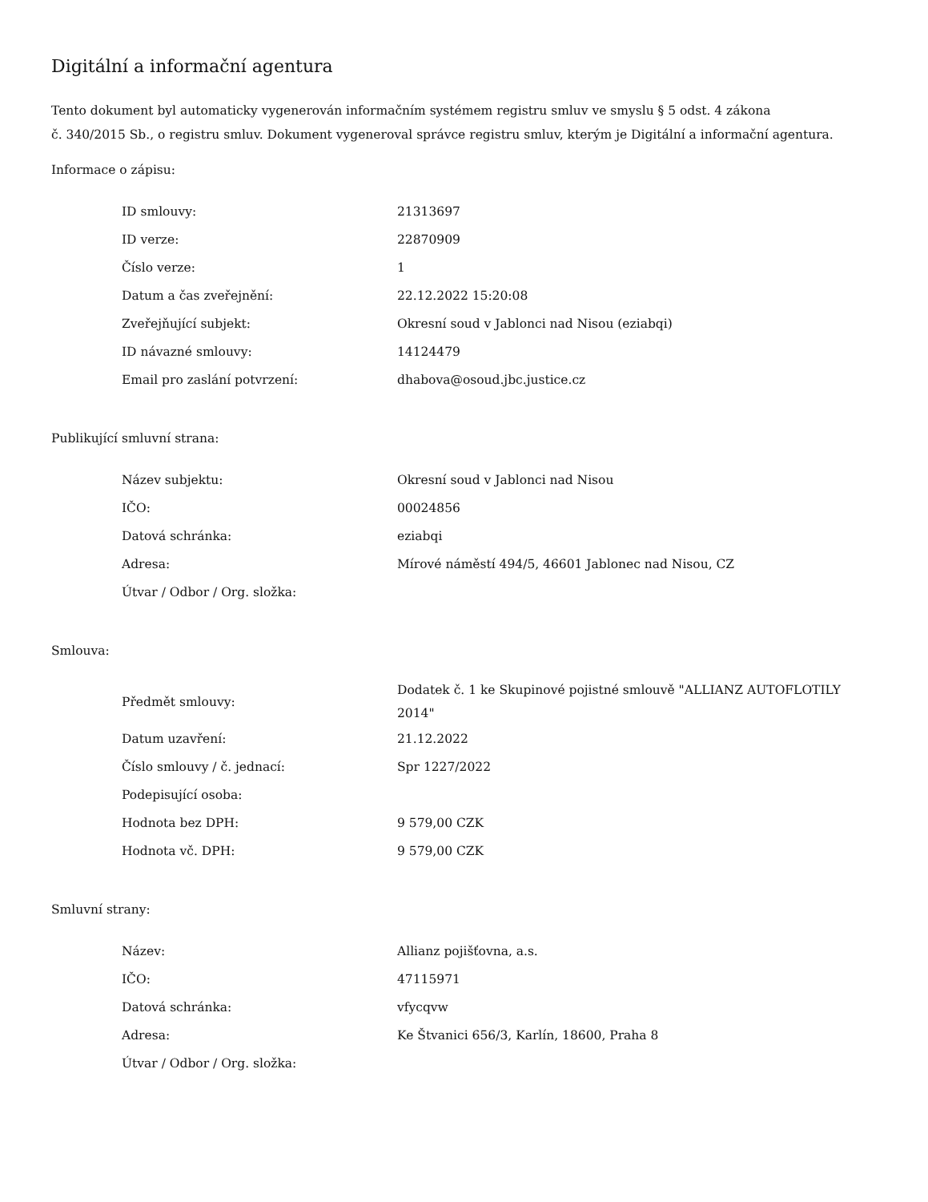Digitální a informační agentura
Tento dokument byl automaticky vygenerován informačním systémem registru smluv ve smyslu § 5 odst. 4 zákona
č. 340/2015 Sb., o registru smluv. Dokument vygeneroval správce registru smluv, kterým je Digitální a informační agentura.
Informace o zápisu:
| ID smlouvy: | 21313697 |
| ID verze: | 22870909 |
| Číslo verze: | 1 |
| Datum a čas zveřejnění: | 22.12.2022 15:20:08 |
| Zveřejňující subjekt: | Okresní soud v Jablonci nad Nisou (eziabqi) |
| ID návazné smlouvy: | 14124479 |
| Email pro zaslání potvrzení: | dhabova@osoud.jbc.justice.cz |
Publikující smluvní strana:
| Název subjektu: | Okresní soud v Jablonci nad Nisou |
| IČO: | 00024856 |
| Datová schránka: | eziabqi |
| Adresa: | Mírové náměstí 494/5, 46601 Jablonec nad Nisou, CZ |
| Útvar / Odbor / Org. složka: | |
Smlouva:
| Předmět smlouvy: | Dodatek č. 1 ke Skupinové pojistné smlouvě "ALLIANZ AUTOFLOTILY 2014" |
| Datum uzavření: | 21.12.2022 |
| Číslo smlouvy / č. jednací: | Spr 1227/2022 |
| Podepisující osoba: | |
| Hodnota bez DPH: | 9 579,00 CZK |
| Hodnota vč. DPH: | 9 579,00 CZK |
Smluvní strany:
| Název: | Allianz pojišťovna, a.s. |
| IČO: | 47115971 |
| Datová schránka: | vfycqvw |
| Adresa: | Ke Štvanici 656/3, Karlín, 18600, Praha 8 |
| Útvar / Odbor / Org. složka: | |